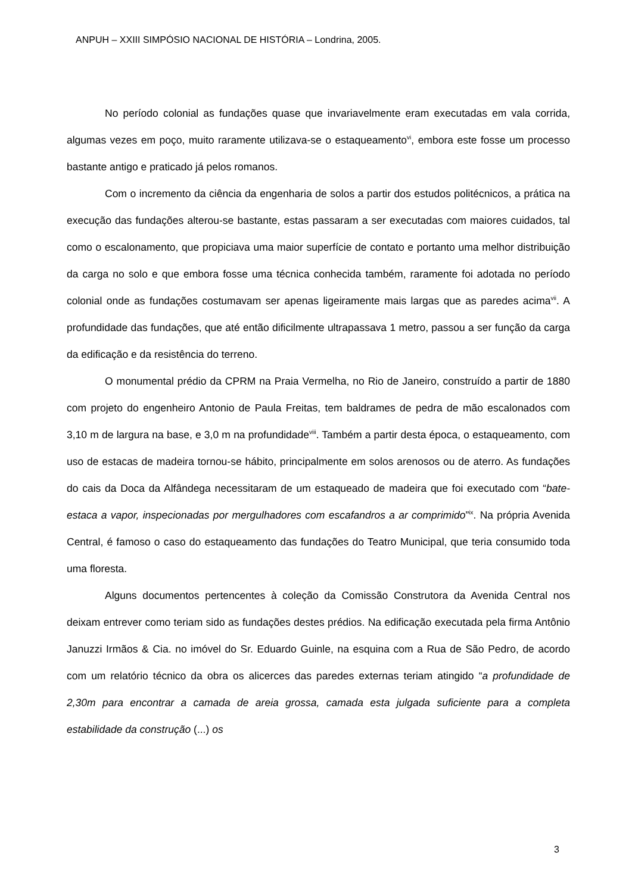ANPUH – XXIII SIMPÓSIO NACIONAL DE HISTÓRIA – Londrina, 2005.
No período colonial as fundações quase que invariavelmente eram executadas em vala corrida, algumas vezes em poço, muito raramente utilizava-se o estaqueamento<sup>vi</sup>, embora este fosse um processo bastante antigo e praticado já pelos romanos.
Com o incremento da ciência da engenharia de solos a partir dos estudos politécnicos, a prática na execução das fundações alterou-se bastante, estas passaram a ser executadas com maiores cuidados, tal como o escalonamento, que propiciava uma maior superfície de contato e portanto uma melhor distribuição da carga no solo e que embora fosse uma técnica conhecida também, raramente foi adotada no período colonial onde as fundações costumavam ser apenas ligeiramente mais largas que as paredes acima<sup>vii</sup>. A profundidade das fundações, que até então dificilmente ultrapassava 1 metro, passou a ser função da carga da edificação e da resistência do terreno.
O monumental prédio da CPRM na Praia Vermelha, no Rio de Janeiro, construído a partir de 1880 com projeto do engenheiro Antonio de Paula Freitas, tem baldrames de pedra de mão escalonados com 3,10 m de largura na base, e 3,0 m na profundidade<sup>viii</sup>. Também a partir desta época, o estaqueamento, com uso de estacas de madeira tornou-se hábito, principalmente em solos arenosos ou de aterro. As fundações do cais da Doca da Alfândega necessitaram de um estaqueado de madeira que foi executado com “bate-estaca a vapor, inspecionadas por mergulhadores com escafandros a ar comprimido”<sup>ix</sup>. Na própria Avenida Central, é famoso o caso do estaqueamento das fundações do Teatro Municipal, que teria consumido toda uma floresta.
Alguns documentos pertencentes à coleção da Comissão Construtora da Avenida Central nos deixam entrever como teriam sido as fundações destes prédios. Na edificação executada pela firma Antônio Januzzi Irmãos & Cia. no imóvel do Sr. Eduardo Guinle, na esquina com a Rua de São Pedro, de acordo com um relatório técnico da obra os alicerces das paredes externas teriam atingido “a profundidade de 2,30m para encontrar a camada de areia grossa, camada esta julgada suficiente para a completa estabilidade da construção (...) os
3